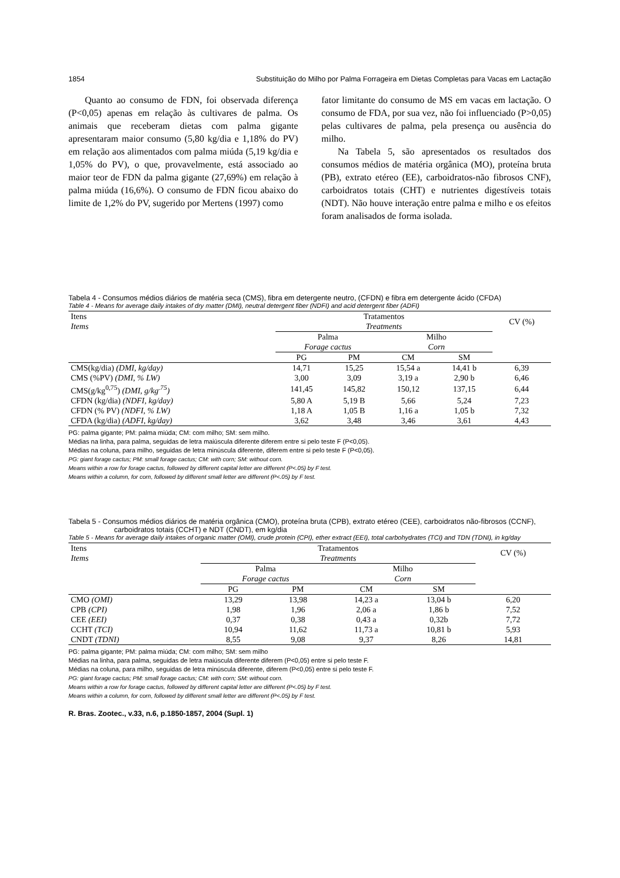1854 Substituição do Milho por Palma Forrageira em Dietas Completas para Vacas em Lactação
Quanto ao consumo de FDN, foi observada diferença (P<0,05) apenas em relação às cultivares de palma. Os animais que receberam dietas com palma gigante apresentaram maior consumo (5,80 kg/dia e 1,18% do PV) em relação aos alimentados com palma miúda (5,19 kg/dia e 1,05% do PV), o que, provavelmente, está associado ao maior teor de FDN da palma gigante (27,69%) em relação à palma miúda (16,6%). O consumo de FDN ficou abaixo do limite de 1,2% do PV, sugerido por Mertens (1997) como
fator limitante do consumo de MS em vacas em lactação. O consumo de FDA, por sua vez, não foi influenciado (P>0,05) pelas cultivares de palma, pela presença ou ausência do milho.
Na Tabela 5, são apresentados os resultados dos consumos médios de matéria orgânica (MO), proteína bruta (PB), extrato etéreo (EE), carboidratos-não fibrosos CNF), carboidratos totais (CHT) e nutrientes digestíveis totais (NDT). Não houve interação entre palma e milho e os efeitos foram analisados de forma isolada.
Tabela 4 - Consumos médios diários de matéria seca (CMS), fibra em detergente neutro, (CFDN) e fibra em detergente ácido (CFDA)
Table 4 - Means for average daily intakes of dry matter (DMI), neutral detergent fiber (NDFI) and acid detergent fiber (ADFI)
| Itens Items | Tratamentos Treatments | | | | CV (%) |
| --- | --- | --- | --- | --- | --- |
| | Palma Forage cactus | | Milho Corn | | |
| | PG | PM | CM | SM | |
| CMS(kg/dia) (DMI, kg/day) | 14,71 | 15,25 | 15,54 a | 14,41 b | 6,39 |
| CMS (%PV) (DMI, % LW) | 3,00 | 3,09 | 3,19 a | 2,90 b | 6,46 |
| CMS(g/kg<sup>0,75</sup>) (DMI, g/kg<sup>.75</sup>) | 141,45 | 145,82 | 150,12 | 137,15 | 6,44 |
| CFDN (kg/dia) (NDFI, kg/day) | 5,80 A | 5,19 B | 5,66 | 5,24 | 7,23 |
| CFDN (% PV) (NDFI, % LW) | 1,18 A | 1,05 B | 1,16 a | 1,05 b | 7,32 |
| CFDA (kg/dia) (ADFI, kg/day) | 3,62 | 3,48 | 3,46 | 3,61 | 4,43 |
PG: palma gigante; PM: palma miúda; CM: com milho; SM: sem milho.
Médias na linha, para palma, seguidas de letra maiúscula diferente diferem entre si pelo teste F (P<0,05).
Médias na coluna, para milho, seguidas de letra minúscula diferente, diferem entre si pelo teste F (P<0,05).
PG: giant forage cactus; PM: small forage cactus; CM: with corn; SM: without corn.
Means within a row for forage cactus, followed by different capital letter are different (P<.05) by F test.
Means within a column, for corn, followed by different small letter are different (P<.05) by F test.
Tabela 5 - Consumos médios diários de matéria orgânica (CMO), proteína bruta (CPB), extrato etéreo (CEE), carboidratos não-fibrosos (CCNF), carboidratos totais (CCHT) e NDT (CNDT), em kg/dia
Table 5 - Means for average daily intakes of organic matter (OMI), crude protein (CPI), ether extract (EEI), total carbohydrates (TCI) and TDN (TDNI), in kg/day
| Itens Items | Tratamentos Treatments | | | | CV (%) |
| --- | --- | --- | --- | --- | --- |
| | Palma Forage cactus | | Milho Corn | | |
| | PG | PM | CM | SM | |
| CMO (OMI) | 13,29 | 13,98 | 14,23 a | 13,04 b | 6,20 |
| CPB (CPI) | 1,98 | 1,96 | 2,06 a | 1,86 b | 7,52 |
| CEE (EEI) | 0,37 | 0,38 | 0,43 a | 0,32b | 7,72 |
| CCHT (TCI) | 10,94 | 11,62 | 11,73 a | 10,81 b | 5,93 |
| CNDT (TDNI) | 8,55 | 9,08 | 9,37 | 8,26 | 14,81 |
PG: palma gigante; PM: palma miúda; CM: com milho; SM: sem milho
Médias na linha, para palma, seguidas de letra maiúscula diferente diferem (P<0,05) entre si pelo teste F.
Médias na coluna, para milho, seguidas de letra minúscula diferente, diferem (P<0,05) entre si pelo teste F.
PG: giant forage cactus; PM: small forage cactus; CM: with corn; SM: without corn.
Means within a row for forage cactus, followed by different capital letter are different (P<.05) by F test.
Means within a column, for corn, followed by different small letter are different (P<.05) by F test.
R. Bras. Zootec., v.33, n.6, p.1850-1857, 2004 (Supl. 1)